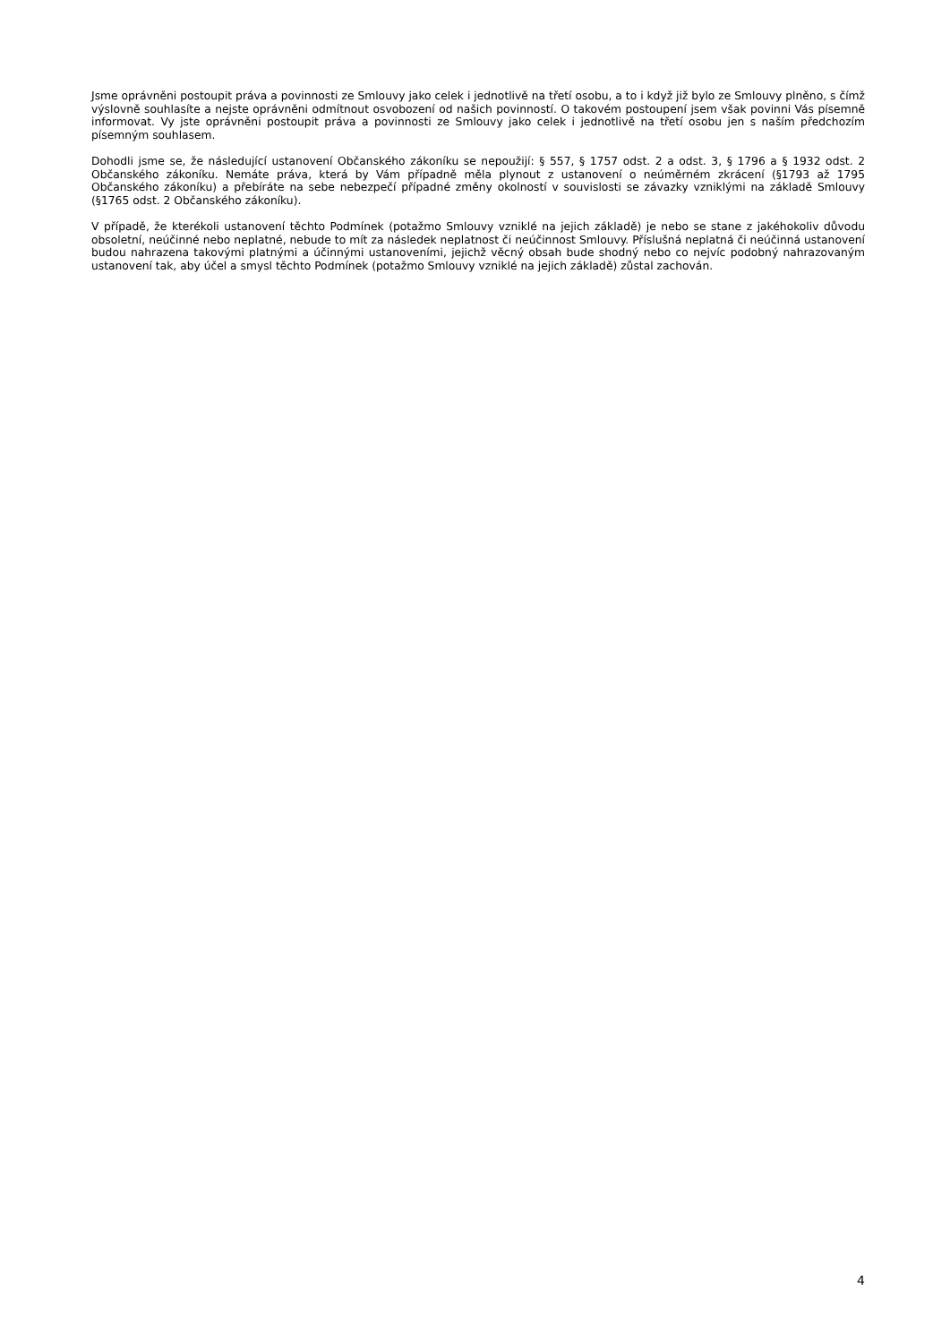Jsme oprávněni postoupit práva a povinnosti ze Smlouvy jako celek i jednotlivě na třetí osobu, a to i když již bylo ze Smlouvy plněno, s čímž výslovně souhlasíte a nejste oprávněni odmítnout osvobození od našich povinností. O takovém postoupení jsem však povinni Vás písemně informovat. Vy jste oprávněni postoupit práva a povinnosti ze Smlouvy jako celek i jednotlivě na třetí osobu jen s naším předchozím písemným souhlasem.
Dohodli jsme se, že následující ustanovení Občanského zákoníku se nepoužijí: § 557, § 1757 odst. 2 a odst. 3, § 1796 a § 1932 odst. 2 Občanského zákoníku. Nemáte práva, která by Vám případně měla plynout z ustanovení o neúměrném zkrácení (§1793 až 1795 Občanského zákoníku) a přebíráte na sebe nebezpečí případné změny okolností v souvislosti se závazky vzniklými na základě Smlouvy (§1765 odst. 2 Občanského zákoníku).
V případě, že kterékoli ustanovení těchto Podmínek (potažmo Smlouvy vzniklé na jejich základě) je nebo se stane z jakéhokoliv důvodu obsoletní, neúčinné nebo neplatné, nebude to mít za následek neplatnost či neúčinnost Smlouvy. Příslušná neplatná či neúčinná ustanovení budou nahrazena takovými platnými a účinnými ustanoveními, jejichž věcný obsah bude shodný nebo co nejvíc podobný nahrazovaným ustanovení tak, aby účel a smysl těchto Podmínek (potažmo Smlouvy vzniklé na jejich základě) zůstal zachován.
4